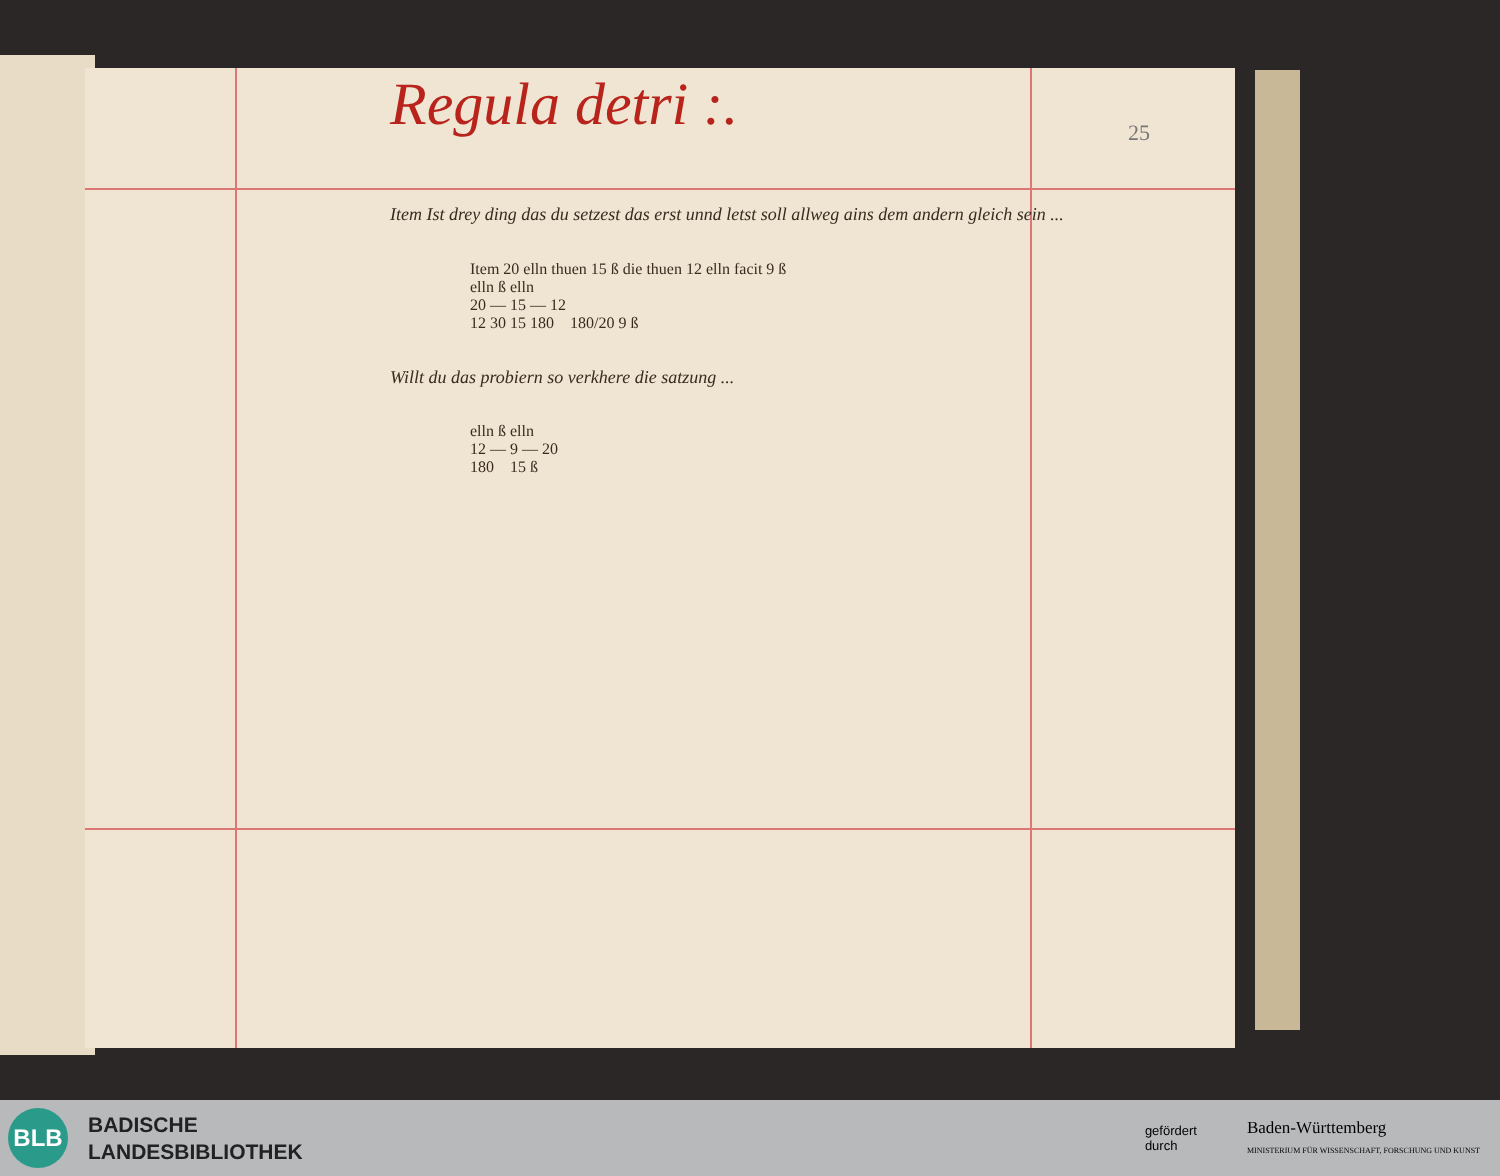25
Regula detri :.
Item Ist drey ding das du setzest das erst unnd letst soll allweg ains dem andern gleich sein ...
Item 20 elln thuen 15 ß die thuen 12 elln facit 9 ß
elln ß elln
20 — 15 — 12
12 30 15 180 180/20 9 ß
Willt du das probiern so verkhere die satzung ...
elln ß elln
12 — 9 — 20
180 15 ß
BLB
BADISCHE
LANDESBIBLIOTHEK
gefördert
durch
Baden-Württemberg
MINISTERIUM FÜR WISSENSCHAFT, FORSCHUNG UND KUNST